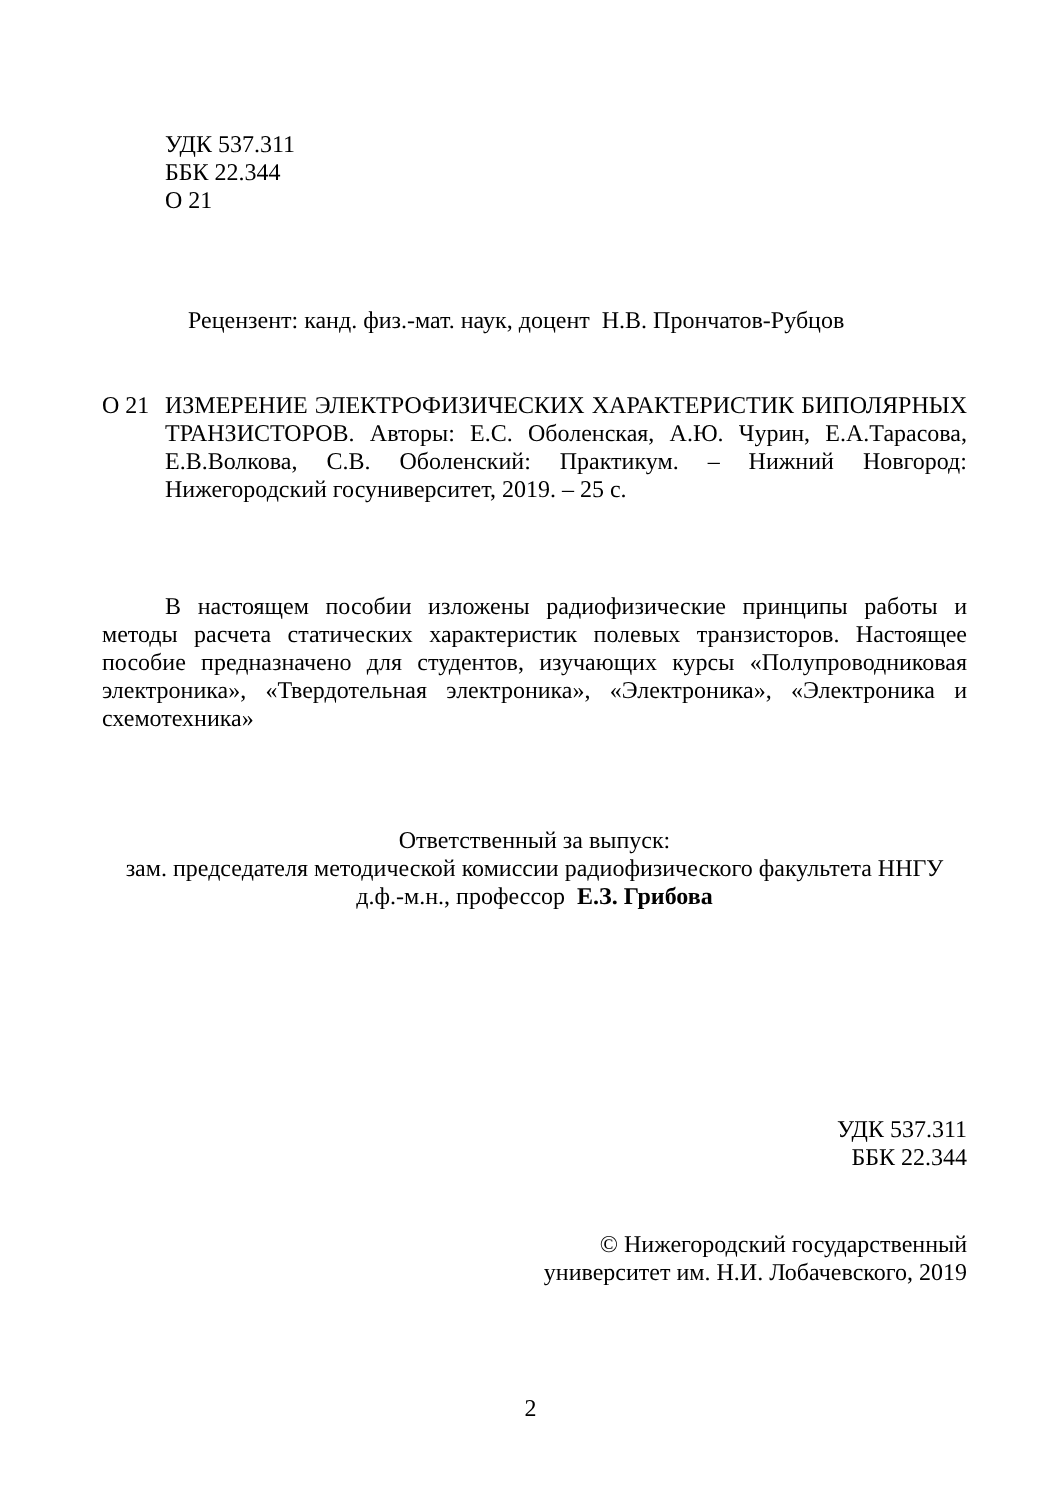УДК 537.311
ББК 22.344
О 21
Рецензент: канд. физ.-мат. наук, доцент Н.В. Прончатов-Рубцов
О 21 ИЗМЕРЕНИЕ ЭЛЕКТРОФИЗИЧЕСКИХ ХАРАКТЕРИСТИК БИПОЛЯРНЫХ ТРАНЗИСТОРОВ. Авторы: Е.С. Оболенская, А.Ю. Чурин, Е.А.Тарасова, Е.В.Волкова, С.В. Оболенский: Практикум. – Нижний Новгород: Нижегородский госуниверситет, 2019. – 25 с.
В настоящем пособии изложены радиофизические принципы работы и методы расчета статических характеристик полевых транзисторов. Настоящее пособие предназначено для студентов, изучающих курсы «Полупроводниковая электроника», «Твердотельная электроника», «Электроника», «Электроника и схемотехника»
Ответственный за выпуск:
зам. председателя методической комиссии радиофизического факультета ННГУ
д.ф.-м.н., профессор Е.З. Грибова
УДК 537.311
ББК 22.344
© Нижегородский государственный
университет им. Н.И. Лобачевского, 2019
2